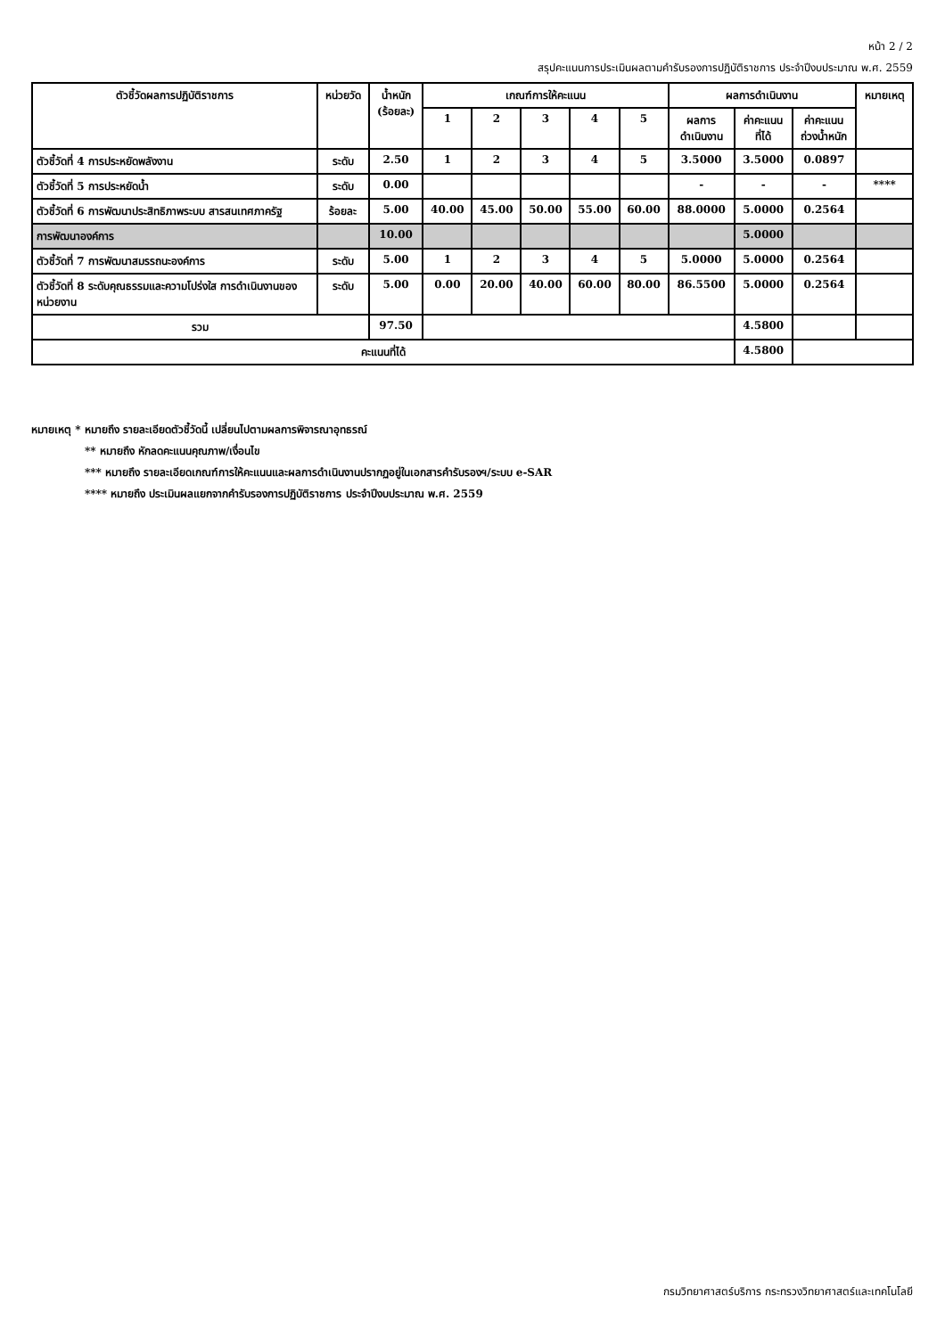หน้า 2 / 2
สรุปคะแนนการประเมินผลตามคำรับรองการปฏิบัติราชการ ประจำปีงบประมาณ พ.ศ. 2559
| ตัวชี้วัดผลการปฏิบัติราชการ | หน่วยวัด | น้ำหนัก (ร้อยละ) | เกณฑ์การให้คะแนน | | | | | ผลการดำเนินงาน | | | หมายเหตุ |
| --- | --- | --- | --- | --- | --- | --- | --- | --- | --- | --- | --- |
| | | | 1 | 2 | 3 | 4 | 5 | ผลการ ดำเนินงาน | ค่าคะแนน ที่ได้ | ค่าคะแนน ถ่วงน้ำหนัก | |
| ตัวชี้วัดที่ 4 การประหยัดพลังงาน | ระดับ | 2.50 | 1 | 2 | 3 | 4 | 5 | 3.5000 | 3.5000 | 0.0897 | |
| ตัวชี้วัดที่ 5 การประหยัดน้ำ | ระดับ | 0.00 | | | | | | - | - | - | **** |
| ตัวชี้วัดที่ 6 การพัฒนาประสิทธิภาพระบบ สารสนเทศภาครัฐ | ร้อยละ | 5.00 | 40.00 | 45.00 | 50.00 | 55.00 | 60.00 | 88.0000 | 5.0000 | 0.2564 | |
| การพัฒนาองค์การ | | 10.00 | | | | | | | 5.0000 | | |
| ตัวชี้วัดที่ 7 การพัฒนาสมรรถนะองค์การ | ระดับ | 5.00 | 1 | 2 | 3 | 4 | 5 | 5.0000 | 5.0000 | 0.2564 | |
| ตัวชี้วัดที่ 8 ระดับคุณธรรมและความโปร่งใส การดำเนินงานของหน่วยงาน | ระดับ | 5.00 | 0.00 | 20.00 | 40.00 | 60.00 | 80.00 | 86.5500 | 5.0000 | 0.2564 | |
| รวม | | 97.50 | | | | | | | 4.5800 | | |
| คะแนนที่ได้ | | | | | | | | | 4.5800 | | |
หมายเหตุ * หมายถึง รายละเอียดตัวชี้วัดนี้ เปลี่ยนไปตามผลการพิจารณาอุทธรณ์
** หมายถึง หักลดคะแนนคุณภาพ/เงื่อนไข
*** หมายถึง รายละเอียดเกณฑ์การให้คะแนนและผลการดำเนินงานปรากฏอยู่ในเอกสารคำรับรองฯ/ระบบ e-SAR
**** หมายถึง ประเมินผลแยกจากคำรับรองการปฏิบัติราชการ ประจำปีงบประมาณ พ.ศ. 2559
กรมวิทยาศาสตร์บริการ กระทรวงวิทยาศาสตร์และเทคโนโลยี